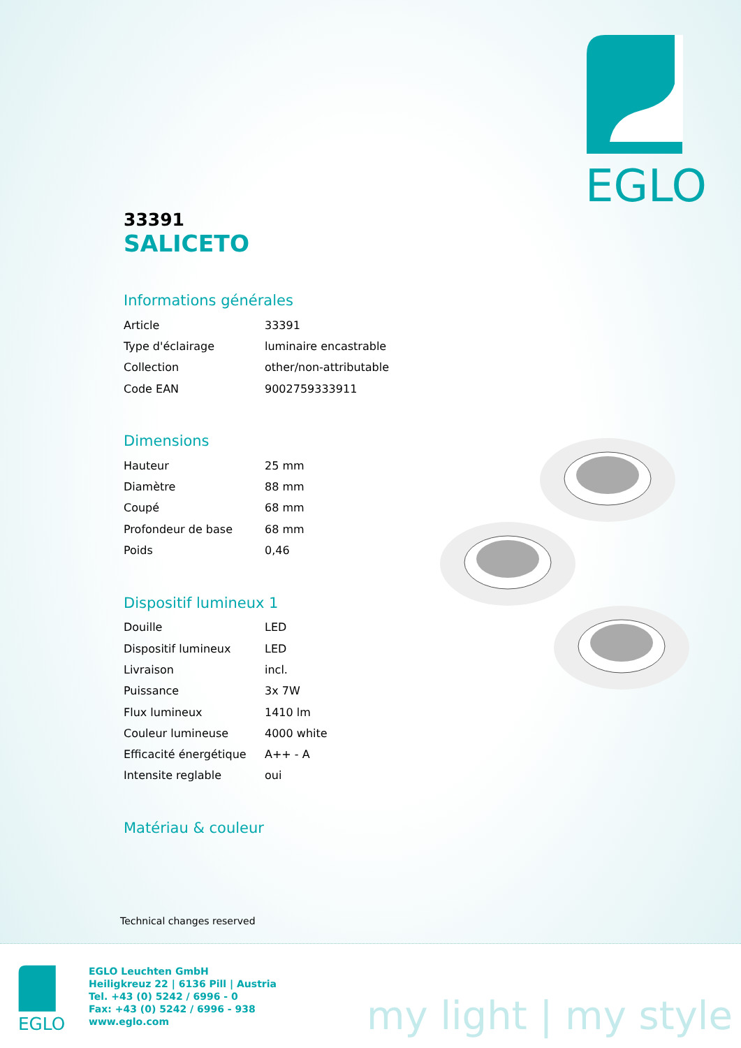EGLO
33391
SALICETO
Informations générales
| Article | 33391 |
| Type d'éclairage | luminaire encastrable |
| Collection | other/non-attributable |
| Code EAN | 9002759333911 |
Dimensions
| Hauteur | 25 mm |
| Diamètre | 88 mm |
| Coupé | 68 mm |
| Profondeur de base | 68 mm |
| Poids | 0,46 |
Dispositif lumineux 1
| Douille | LED |
| Dispositif lumineux | LED |
| Livraison | incl. |
| Puissance | 3x 7W |
| Flux lumineux | 1410 lm |
| Couleur lumineuse | 4000 white |
| Efficacité énergétique | A++ - A |
| Intensite reglable | oui |
Matériau & couleur
Technical changes reserved
EGLO
EGLO Leuchten GmbH
Heiligkreuz 22 | 6136 Pill | Austria
Tel. +43 (0) 5242 / 6996 - 0
Fax: +43 (0) 5242 / 6996 - 938
www.eglo.com
my light | my style